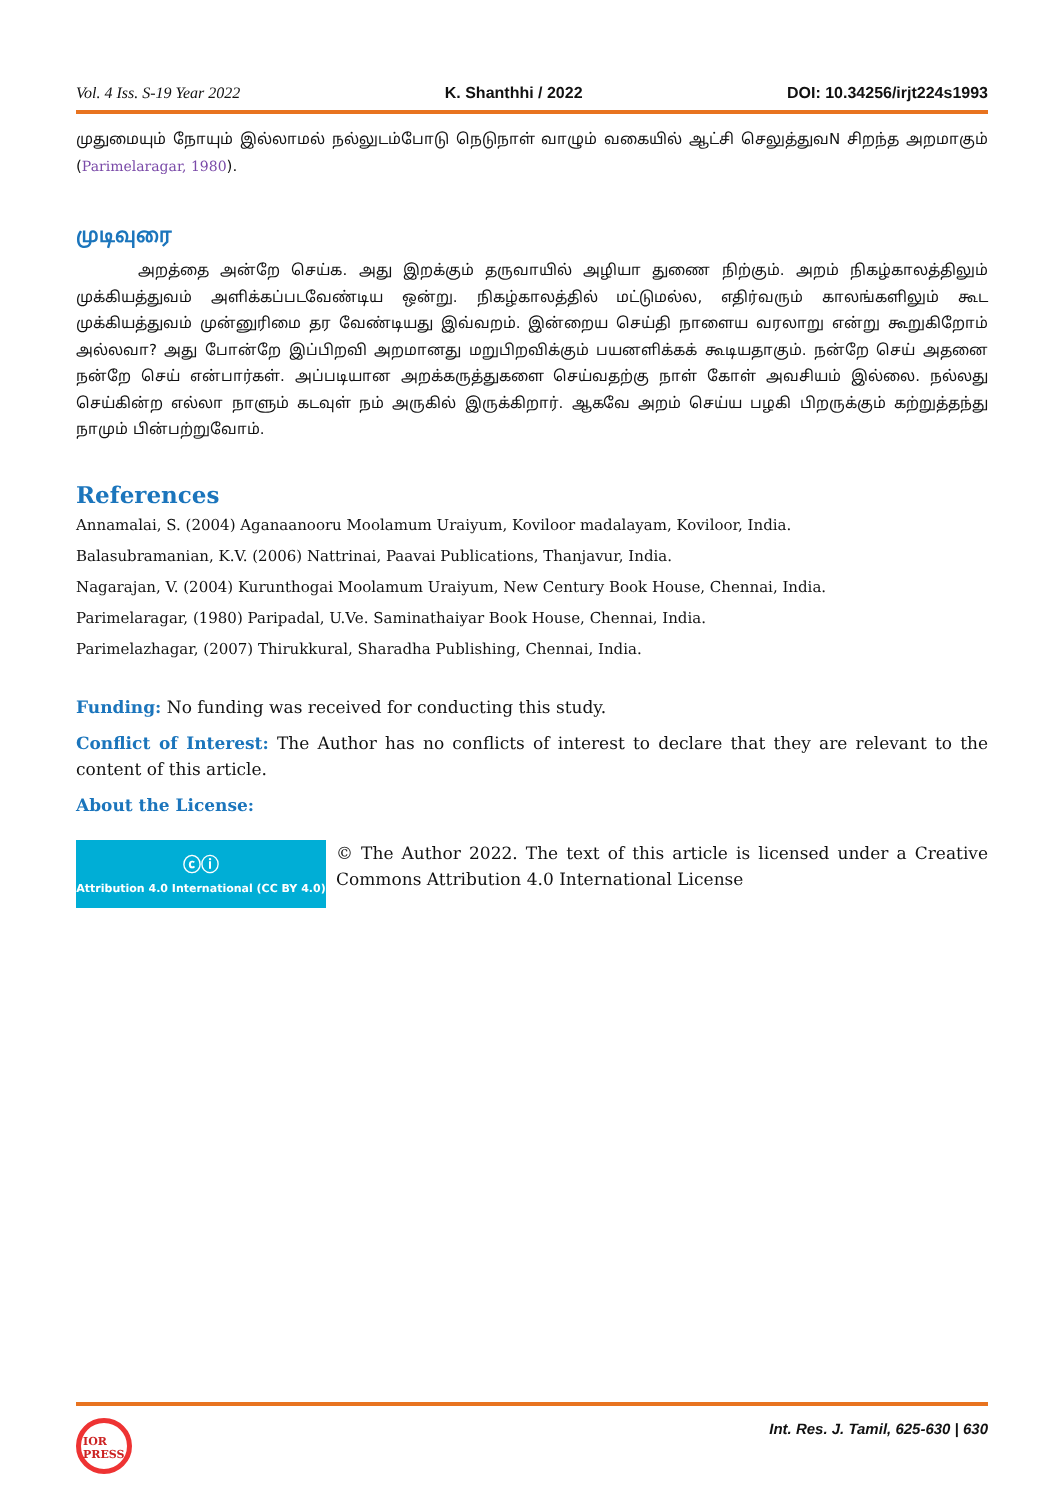Vol. 4 Iss. S-19 Year 2022 K. Shanthhi / 2022 DOI: 10.34256/irjt224s1993
முதுமையும் நோயும் இல்லாமல் நல்லுடம்போடு நெடுநாள் வாழும் வகையில் ஆட்சி செலுத்துவN சிறந்த அறமாகும் (Parimelaragar, 1980).
முடிவுரை
அறத்தை அன்றே செய்க. அது இறக்கும் தருவாயில் அழியா துணை நிற்கும். அறம் நிகழ்காலத்திலும் முக்கியத்துவம் அளிக்கப்படவேண்டிய ஒன்று. நிகழ்காலத்தில் மட்டுமல்ல, எதிர்வரும் காலங்களிலும் கூட முக்கியத்துவம் முன்னுரிமை தர வேண்டியது இவ்வறம். இன்றைய செய்தி நாளைய வரலாறு என்று கூறுகிறோம் அல்லவா? அது போன்றே இப்பிறவி அறமானது மறுபிறவிக்கும் பயனளிக்கக் கூடியதாகும். நன்றே செய் அதனை நன்றே செய் என்பார்கள். அப்படியான அறக்கருத்துகளை செய்வதற்கு நாள் கோள் அவசியம் இல்லை. நல்லது செய்கின்ற எல்லா நாளும் கடவுள் நம் அருகில் இருக்கிறார். ஆகவே அறம் செய்ய பழகி பிறருக்கும் கற்றுத்தந்து நாமும் பின்பற்றுவோம்.
References
Annamalai, S. (2004) Aganaanooru Moolamum Uraiyum, Koviloor madalayam, Koviloor, India.
Balasubramanian, K.V. (2006) Nattrinai, Paavai Publications, Thanjavur, India.
Nagarajan, V. (2004) Kurunthogai Moolamum Uraiyum, New Century Book House, Chennai, India.
Parimelaragar, (1980) Paripadal, U.Ve. Saminathaiyar Book House, Chennai, India.
Parimelazhagar, (2007) Thirukkural, Sharadha Publishing, Chennai, India.
Funding: No funding was received for conducting this study.
Conflict of Interest: The Author has no conflicts of interest to declare that they are relevant to the content of this article.
About the License:
ⓒⓘ
Attribution 4.0 International (CC BY 4.0)
© The Author 2022. The text of this article is licensed under a Creative Commons Attribution 4.0 International License
Int. Res. J. Tamil, 625-630 | 630
IOR PRESS